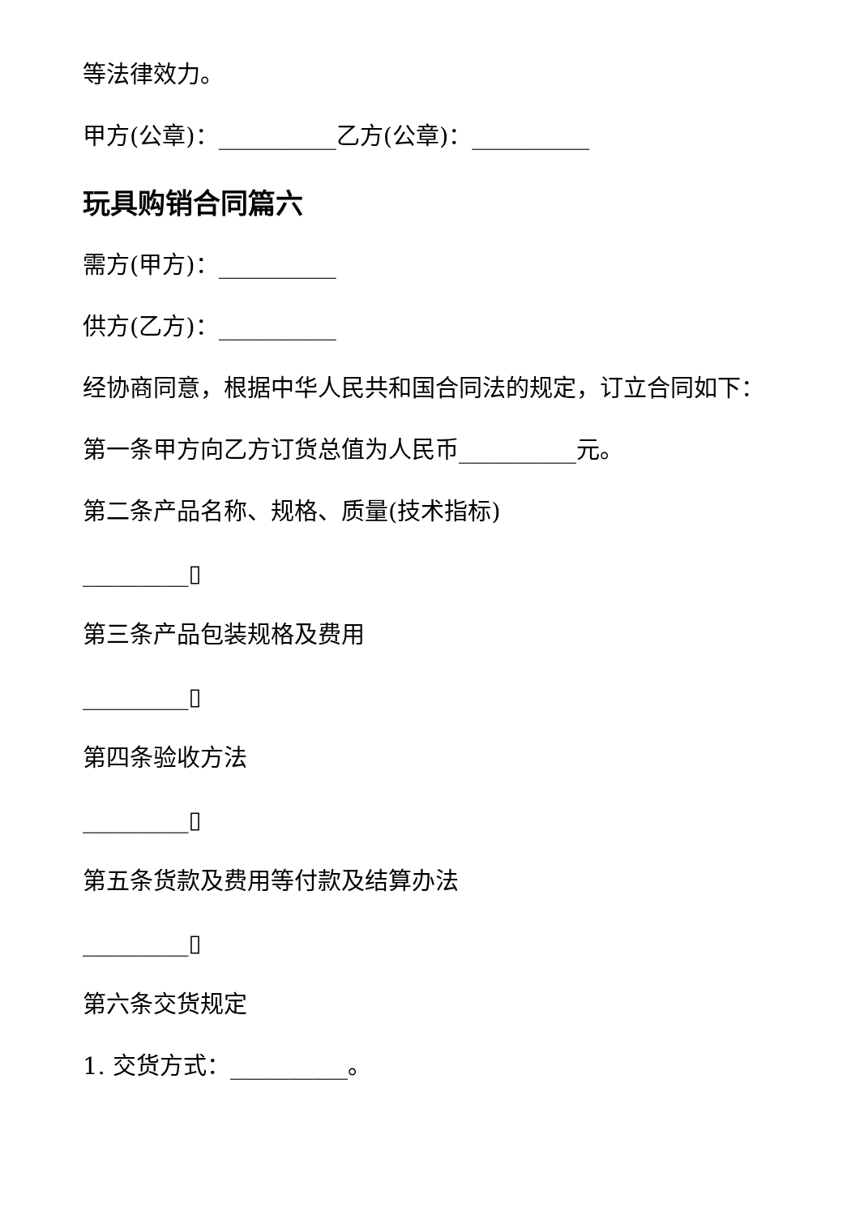等法律效力。
甲方(公章)：__________乙方(公章)：__________
玩具购销合同篇六
需方(甲方)：__________
供方(乙方)：__________
经协商同意，根据中华人民共和国合同法的规定，订立合同如下：
第一条甲方向乙方订货总值为人民币__________元。
第二条产品名称、规格、质量(技术指标)
_________▯
第三条产品包装规格及费用
_________▯
第四条验收方法
_________▯
第五条货款及费用等付款及结算办法
_________▯
第六条交货规定
1. 交货方式：__________。